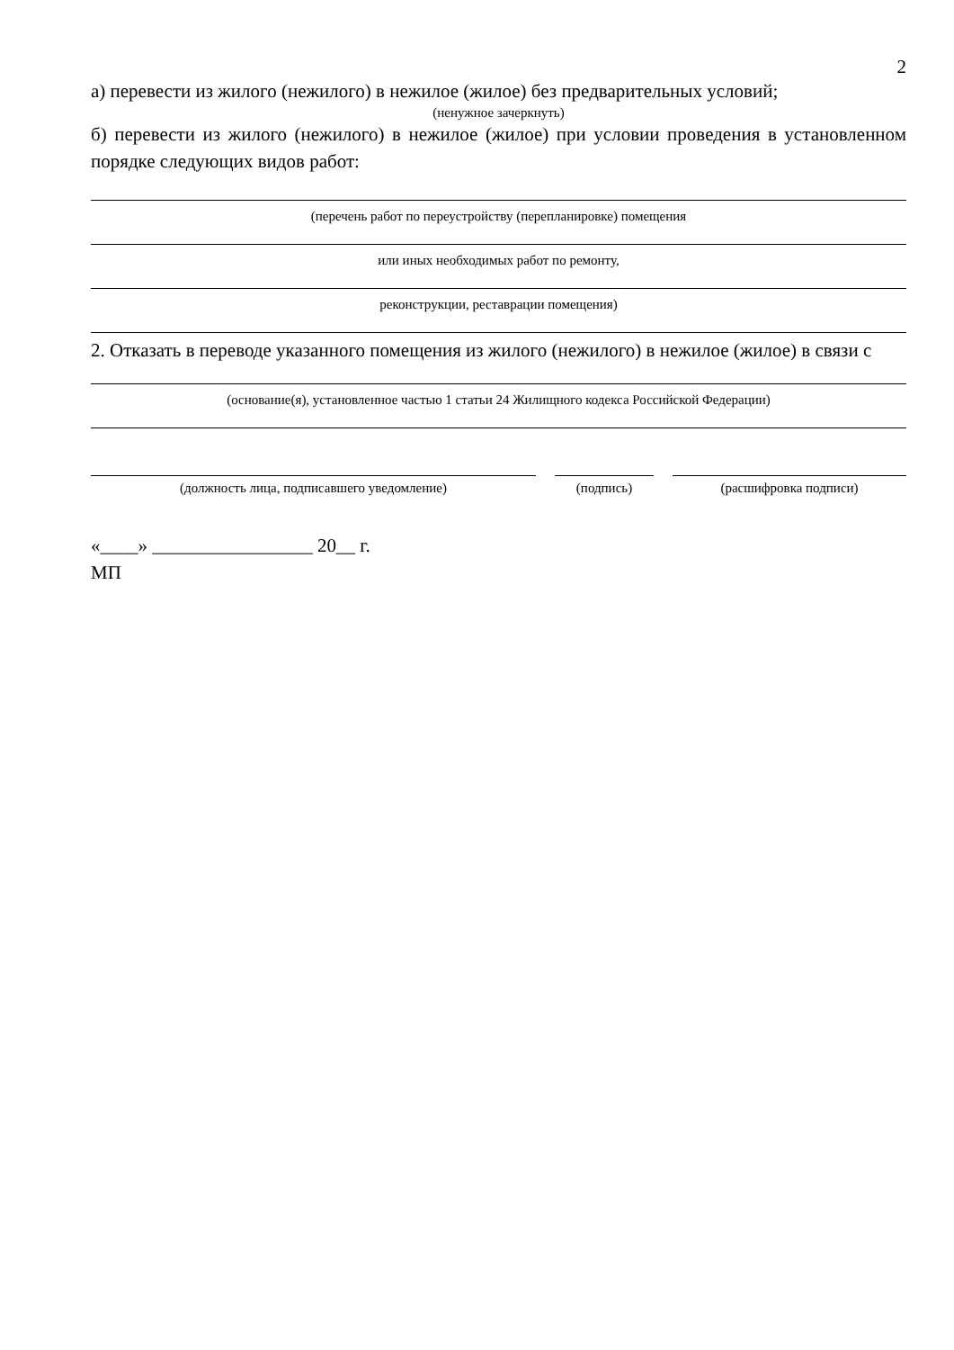2
а) перевести из жилого (нежилого) в нежилое (жилое) без предварительных условий;
(ненужное зачеркнуть)
б) перевести из жилого (нежилого) в нежилое (жилое) при условии проведения в установленном порядке следующих видов работ:
(перечень работ по переустройству (перепланировке) помещения
или иных необходимых работ по ремонту,
реконструкции, реставрации помещения)
2. Отказать в переводе указанного помещения из жилого (нежилого) в нежилое (жилое) в связи с
(основание(я), установленное частью 1 статьи 24 Жилищного кодекса Российской Федерации)
(должность лица, подписавшего уведомление) (подпись) (расшифровка подписи)
«____» _________________ 20__ г.
МП